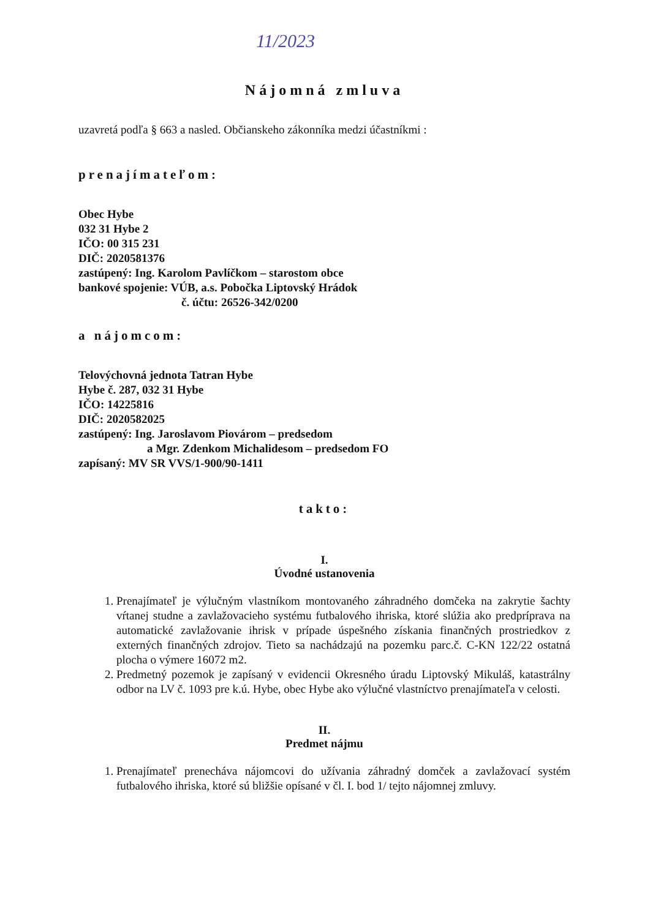11/2023
Nájomná zmluva
uzavretá podľa § 663 a nasled. Občianskeho zákonníka medzi účastníkmi :
prenajímateľom:
Obec Hybe
032 31 Hybe 2
IČO: 00 315 231
DIČ: 2020581376
zastúpený: Ing. Karolom Pavlíčkom – starostom obce
bankové spojenie: VÚB, a.s. Pobočka Liptovský Hrádok
č. účtu: 26526-342/0200
a nájomcom:
Telovýchovná jednota Tatran Hybe
Hybe č. 287, 032 31 Hybe
IČO: 14225816
DIČ: 2020582025
zastúpený: Ing. Jaroslavom Piovárom – predsedom
a Mgr. Zdenkom Michalidesom – predsedom FO
zapísaný: MV SR VVS/1-900/90-1411
takto:
I.
Úvodné ustanovenia
1. Prenajímateľ je výlučným vlastníkom montovaného záhradného domčeka na zakrytie šachty vŕtanej studne a zavlažovacieho systému futbalového ihriska, ktoré slúžia ako predpríprava na automatické zavlažovanie ihrisk v prípade úspešného získania finančných prostriedkov z externých finančných zdrojov. Tieto sa nachádzajú na pozemku parc.č. C-KN 122/22 ostatná plocha o výmere 16072 m2.
2. Predmetný pozemok je zapísaný v evidencii Okresného úradu Liptovský Mikuláš, katastrálny odbor na LV č. 1093 pre k.ú. Hybe, obec Hybe ako výlučné vlastníctvo prenajímateľa v celosti.
II.
Predmet nájmu
1. Prenajímateľ prenecháva nájomcovi do užívania záhradný domček a zavlažovací systém futbalového ihriska, ktoré sú bližšie opísané v čl. I. bod 1/ tejto nájomnej zmluvy.